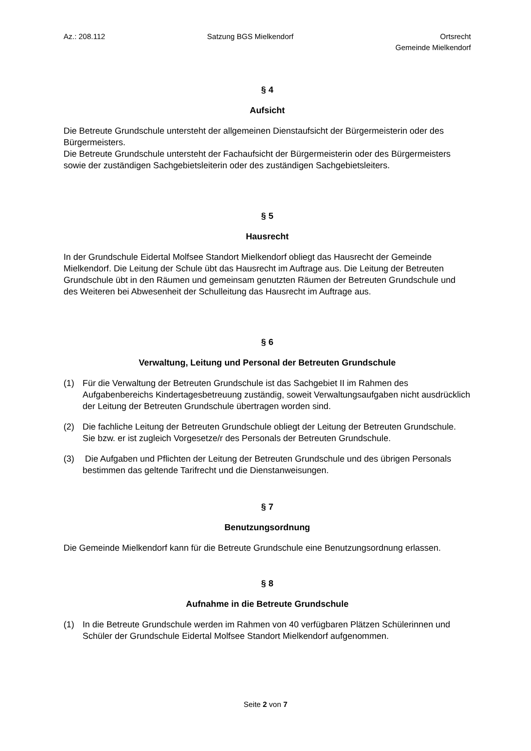Az.: 208.112 Satzung BGS Mielkendorf Ortsrecht
Gemeinde Mielkendorf
§ 4
Aufsicht
Die Betreute Grundschule untersteht der allgemeinen Dienstaufsicht der Bürgermeisterin oder des Bürgermeisters.
Die Betreute Grundschule untersteht der Fachaufsicht der Bürgermeisterin oder des Bürgermeisters sowie der zuständigen Sachgebietsleiterin oder des zuständigen Sachgebietsleiters.
§ 5
Hausrecht
In der Grundschule Eidertal Molfsee Standort Mielkendorf obliegt das Hausrecht der Gemeinde Mielkendorf. Die Leitung der Schule übt das Hausrecht im Auftrage aus. Die Leitung der Betreuten Grundschule übt in den Räumen und gemeinsam genutzten Räumen der Betreuten Grundschule und des Weiteren bei Abwesenheit der Schulleitung das Hausrecht im Auftrage aus.
§ 6
Verwaltung, Leitung und Personal der Betreuten Grundschule
(1) Für die Verwaltung der Betreuten Grundschule ist das Sachgebiet II im Rahmen des Aufgabenbereichs Kindertagesbetreuung zuständig, soweit Verwaltungsaufgaben nicht ausdrücklich der Leitung der Betreuten Grundschule übertragen worden sind.
(2) Die fachliche Leitung der Betreuten Grundschule obliegt der Leitung der Betreuten Grundschule. Sie bzw. er ist zugleich Vorgesetze/r des Personals der Betreuten Grundschule.
(3) Die Aufgaben und Pflichten der Leitung der Betreuten Grundschule und des übrigen Personals bestimmen das geltende Tarifrecht und die Dienstanweisungen.
§ 7
Benutzungsordnung
Die Gemeinde Mielkendorf kann für die Betreute Grundschule eine Benutzungsordnung erlassen.
§ 8
Aufnahme in die Betreute Grundschule
(1) In die Betreute Grundschule werden im Rahmen von 40 verfügbaren Plätzen Schülerinnen und Schüler der Grundschule Eidertal Molfsee Standort Mielkendorf aufgenommen.
Seite 2 von 7